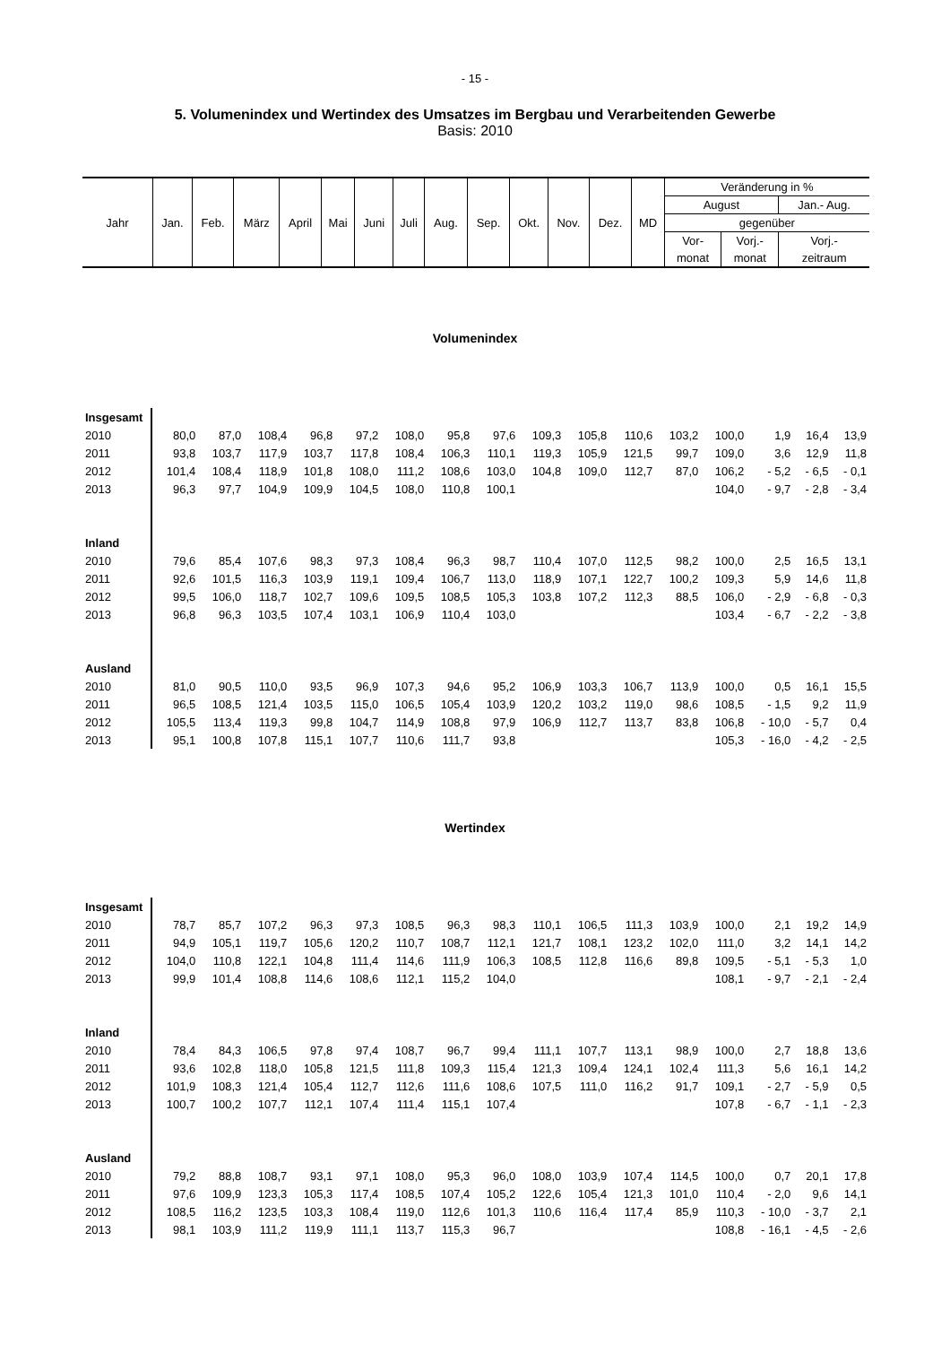- 15 -
5. Volumenindex und Wertindex des Umsatzes im Bergbau und Verarbeitenden Gewerbe
Basis: 2010
| Jahr | Jan. | Feb. | März | April | Mai | Juni | Juli | Aug. | Sep. | Okt. | Nov. | Dez. | MD | Veränderung in % | | |
| | | | | | | | | | | | | | | August | | Jan.- Aug. |
| | | | | | | | | | | | | | | gegenüber | | |
| | | | | | | | | | | | | | | Vor- | Vorj.- | Vorj.- |
| | | | | | | | | | | | | | | monat | monat | zeitraum |
Volumenindex
| Insgesamt | | | | | | | | | | | | | | | | |
| 2010 | 80,0 | 87,0 | 108,4 | 96,8 | 97,2 | 108,0 | 95,8 | 97,6 | 109,3 | 105,8 | 110,6 | 103,2 | 100,0 | 1,9 | 16,4 | 13,9 |
| 2011 | 93,8 | 103,7 | 117,9 | 103,7 | 117,8 | 108,4 | 106,3 | 110,1 | 119,3 | 105,9 | 121,5 | 99,7 | 109,0 | 3,6 | 12,9 | 11,8 |
| 2012 | 101,4 | 108,4 | 118,9 | 101,8 | 108,0 | 111,2 | 108,6 | 103,0 | 104,8 | 109,0 | 112,7 | 87,0 | 106,2 | - 5,2 | - 6,5 | - 0,1 |
| 2013 | 96,3 | 97,7 | 104,9 | 109,9 | 104,5 | 108,0 | 110,8 | 100,1 | | | | | 104,0 | - 9,7 | - 2,8 | - 3,4 |
| Inland | | | | | | | | | | | | | | | | |
| 2010 | 79,6 | 85,4 | 107,6 | 98,3 | 97,3 | 108,4 | 96,3 | 98,7 | 110,4 | 107,0 | 112,5 | 98,2 | 100,0 | 2,5 | 16,5 | 13,1 |
| 2011 | 92,6 | 101,5 | 116,3 | 103,9 | 119,1 | 109,4 | 106,7 | 113,0 | 118,9 | 107,1 | 122,7 | 100,2 | 109,3 | 5,9 | 14,6 | 11,8 |
| 2012 | 99,5 | 106,0 | 118,7 | 102,7 | 109,6 | 109,5 | 108,5 | 105,3 | 103,8 | 107,2 | 112,3 | 88,5 | 106,0 | - 2,9 | - 6,8 | - 0,3 |
| 2013 | 96,8 | 96,3 | 103,5 | 107,4 | 103,1 | 106,9 | 110,4 | 103,0 | | | | | 103,4 | - 6,7 | - 2,2 | - 3,8 |
| Ausland | | | | | | | | | | | | | | | | |
| 2010 | 81,0 | 90,5 | 110,0 | 93,5 | 96,9 | 107,3 | 94,6 | 95,2 | 106,9 | 103,3 | 106,7 | 113,9 | 100,0 | 0,5 | 16,1 | 15,5 |
| 2011 | 96,5 | 108,5 | 121,4 | 103,5 | 115,0 | 106,5 | 105,4 | 103,9 | 120,2 | 103,2 | 119,0 | 98,6 | 108,5 | - 1,5 | 9,2 | 11,9 |
| 2012 | 105,5 | 113,4 | 119,3 | 99,8 | 104,7 | 114,9 | 108,8 | 97,9 | 106,9 | 112,7 | 113,7 | 83,8 | 106,8 | - 10,0 | - 5,7 | 0,4 |
| 2013 | 95,1 | 100,8 | 107,8 | 115,1 | 107,7 | 110,6 | 111,7 | 93,8 | | | | | 105,3 | - 16,0 | - 4,2 | - 2,5 |
Wertindex
| Insgesamt | | | | | | | | | | | | | | | | |
| 2010 | 78,7 | 85,7 | 107,2 | 96,3 | 97,3 | 108,5 | 96,3 | 98,3 | 110,1 | 106,5 | 111,3 | 103,9 | 100,0 | 2,1 | 19,2 | 14,9 |
| 2011 | 94,9 | 105,1 | 119,7 | 105,6 | 120,2 | 110,7 | 108,7 | 112,1 | 121,7 | 108,1 | 123,2 | 102,0 | 111,0 | 3,2 | 14,1 | 14,2 |
| 2012 | 104,0 | 110,8 | 122,1 | 104,8 | 111,4 | 114,6 | 111,9 | 106,3 | 108,5 | 112,8 | 116,6 | 89,8 | 109,5 | - 5,1 | - 5,3 | 1,0 |
| 2013 | 99,9 | 101,4 | 108,8 | 114,6 | 108,6 | 112,1 | 115,2 | 104,0 | | | | | 108,1 | - 9,7 | - 2,1 | - 2,4 |
| Inland | | | | | | | | | | | | | | | | |
| 2010 | 78,4 | 84,3 | 106,5 | 97,8 | 97,4 | 108,7 | 96,7 | 99,4 | 111,1 | 107,7 | 113,1 | 98,9 | 100,0 | 2,7 | 18,8 | 13,6 |
| 2011 | 93,6 | 102,8 | 118,0 | 105,8 | 121,5 | 111,8 | 109,3 | 115,4 | 121,3 | 109,4 | 124,1 | 102,4 | 111,3 | 5,6 | 16,1 | 14,2 |
| 2012 | 101,9 | 108,3 | 121,4 | 105,4 | 112,7 | 112,6 | 111,6 | 108,6 | 107,5 | 111,0 | 116,2 | 91,7 | 109,1 | - 2,7 | - 5,9 | 0,5 |
| 2013 | 100,7 | 100,2 | 107,7 | 112,1 | 107,4 | 111,4 | 115,1 | 107,4 | | | | | 107,8 | - 6,7 | - 1,1 | - 2,3 |
| Ausland | | | | | | | | | | | | | | | | |
| 2010 | 79,2 | 88,8 | 108,7 | 93,1 | 97,1 | 108,0 | 95,3 | 96,0 | 108,0 | 103,9 | 107,4 | 114,5 | 100,0 | 0,7 | 20,1 | 17,8 |
| 2011 | 97,6 | 109,9 | 123,3 | 105,3 | 117,4 | 108,5 | 107,4 | 105,2 | 122,6 | 105,4 | 121,3 | 101,0 | 110,4 | - 2,0 | 9,6 | 14,1 |
| 2012 | 108,5 | 116,2 | 123,5 | 103,3 | 108,4 | 119,0 | 112,6 | 101,3 | 110,6 | 116,4 | 117,4 | 85,9 | 110,3 | - 10,0 | - 3,7 | 2,1 |
| 2013 | 98,1 | 103,9 | 111,2 | 119,9 | 111,1 | 113,7 | 115,3 | 96,7 | | | | | 108,8 | - 16,1 | - 4,5 | - 2,6 |